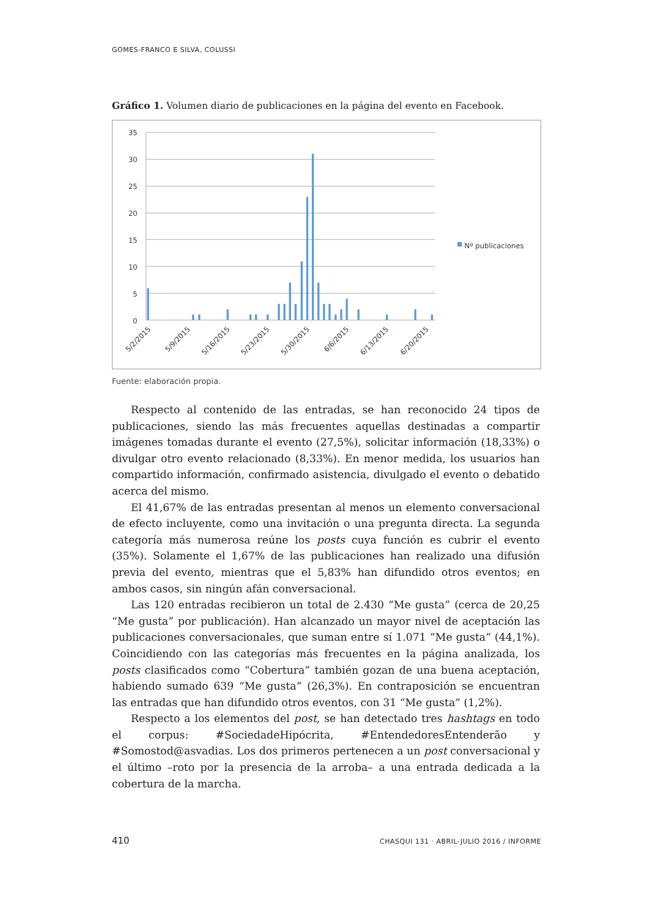GOMES-FRANCO E SILVA, COLUSSI
Gráfico 1. Volumen diario de publicaciones en la página del evento en Facebook.
35
30
25
20
15
10
5
0
Nº publicaciones
5/2/2015
5/9/2015
5/16/2015
5/23/2015
5/30/2015
6/6/2015
6/13/2015
6/20/2015
Fuente: elaboración propia.
Respecto al contenido de las entradas, se han reconocido 24 tipos de publicaciones, siendo las más frecuentes aquellas destinadas a compartir imágenes tomadas durante el evento (27,5%), solicitar información (18,33%) o divulgar otro evento relacionado (8,33%). En menor medida, los usuarios han compartido información, confirmado asistencia, divulgado el evento o debatido acerca del mismo.
El 41,67% de las entradas presentan al menos un elemento conversacional de efecto incluyente, como una invitación o una pregunta directa. La segunda categoría más numerosa reúne los posts cuya función es cubrir el evento (35%). Solamente el 1,67% de las publicaciones han realizado una difusión previa del evento, mientras que el 5,83% han difundido otros eventos; en ambos casos, sin ningún afán conversacional.
Las 120 entradas recibieron un total de 2.430 “Me gusta” (cerca de 20,25 “Me gusta” por publicación). Han alcanzado un mayor nivel de aceptación las publicaciones conversacionales, que suman entre sí 1.071 “Me gusta” (44,1%). Coincidiendo con las categorías más frecuentes en la página analizada, los posts clasificados como “Cobertura” también gozan de una buena aceptación, habiendo sumado 639 “Me gusta” (26,3%). En contraposición se encuentran las entradas que han difundido otros eventos, con 31 “Me gusta” (1,2%).
Respecto a los elementos del post, se han detectado tres hashtags en todo el corpus: #SociedadeHipócrita, #EntendedoresEntenderão y #Somostod@asvadias. Los dos primeros pertenecen a un post conversacional y el último –roto por la presencia de la arroba– a una entrada dedicada a la cobertura de la marcha.
410 CHASQUI 131 · ABRIL-JULIO 2016 / INFORME